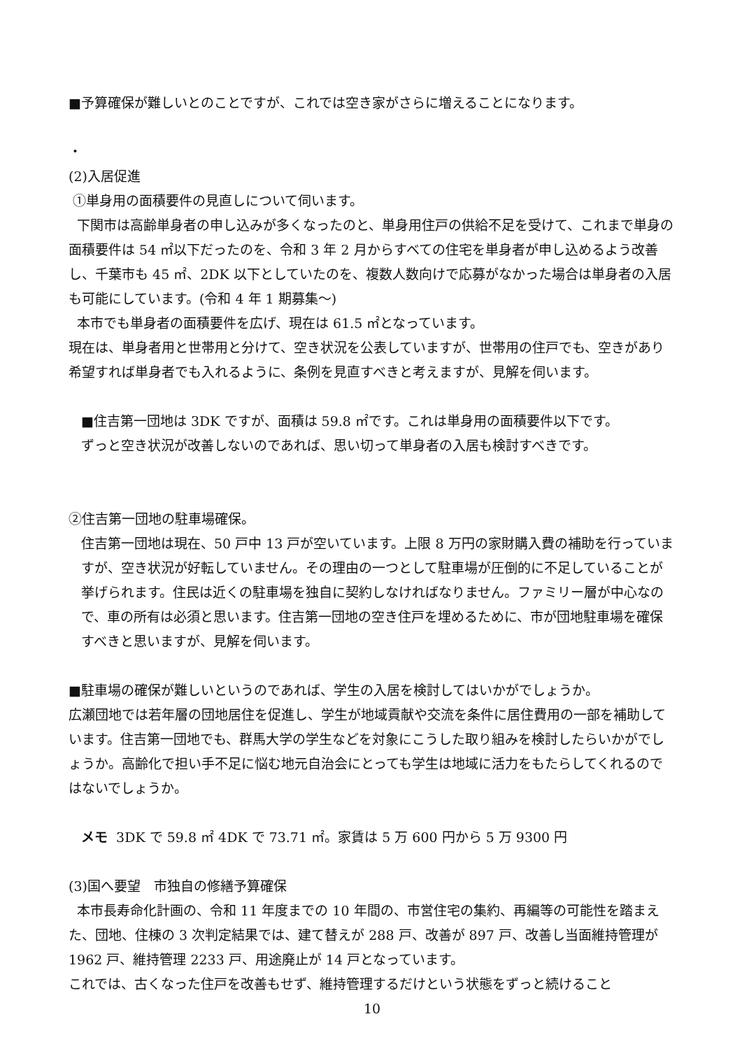■予算確保が難しいとのことですが、これでは空き家がさらに増えることになります。
・
(2)入居促進
①単身用の面積要件の見直しについて伺います。
下関市は高齢単身者の申し込みが多くなったのと、単身用住戸の供給不足を受けて、これまで単身の面積要件は 54 ㎡以下だったのを、令和 3 年 2 月からすべての住宅を単身者が申し込めるよう改善し、千葉市も 45 ㎡、2DK 以下としていたのを、複数人数向けで応募がなかった場合は単身者の入居も可能にしています。(令和 4 年 1 期募集～)
本市でも単身者の面積要件を広げ、現在は 61.5 ㎡となっています。
現在は、単身者用と世帯用と分けて、空き状況を公表していますが、世帯用の住戸でも、空きがあり希望すれば単身者でも入れるように、条例を見直すべきと考えますが、見解を伺います。
■住吉第一団地は 3DK ですが、面積は 59.8 ㎡です。これは単身用の面積要件以下です。
ずっと空き状況が改善しないのであれば、思い切って単身者の入居も検討すべきです。
②住吉第一団地の駐車場確保。
住吉第一団地は現在、50 戸中 13 戸が空いています。上限 8 万円の家財購入費の補助を行っていますが、空き状況が好転していません。その理由の一つとして駐車場が圧倒的に不足していることが挙げられます。住民は近くの駐車場を独自に契約しなければなりません。ファミリー層が中心なので、車の所有は必須と思います。住吉第一団地の空き住戸を埋めるために、市が団地駐車場を確保すべきと思いますが、見解を伺います。
■駐車場の確保が難しいというのであれば、学生の入居を検討してはいかがでしょうか。
広瀬団地では若年層の団地居住を促進し、学生が地域貢献や交流を条件に居住費用の一部を補助しています。住吉第一団地でも、群馬大学の学生などを対象にこうした取り組みを検討したらいかがでしょうか。高齢化で担い手不足に悩む地元自治会にとっても学生は地域に活力をもたらしてくれるのではないでしょうか。
メモ 3DK で 59.8 ㎡ 4DK で 73.71 ㎡。家賃は 5 万 600 円から 5 万 9300 円
(3)国へ要望　市独自の修繕予算確保
本市長寿命化計画の、令和 11 年度までの 10 年間の、市営住宅の集約、再編等の可能性を踏まえた、団地、住棟の 3 次判定結果では、建て替えが 288 戸、改善が 897 戸、改善し当面維持管理が 1962 戸、維持管理 2233 戸、用途廃止が 14 戸となっています。
これでは、古くなった住戸を改善もせず、維持管理するだけという状態をずっと続けること
10